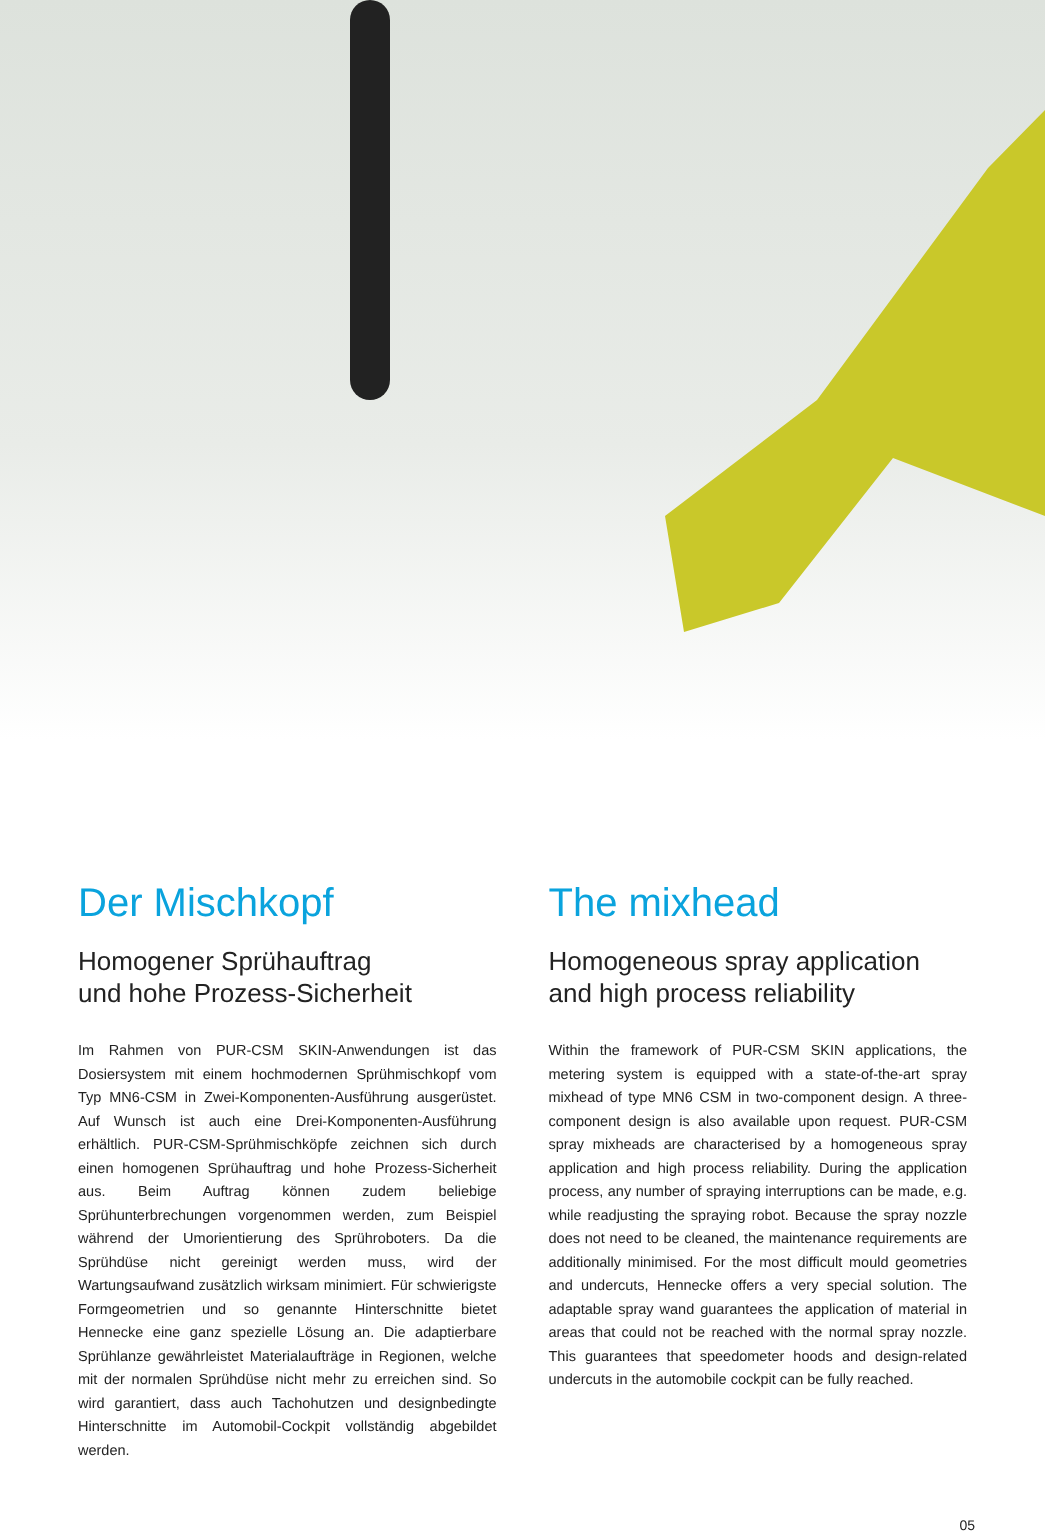Der Mischkopf
Homogener Sprühauftrag
und hohe Prozess-Sicherheit
Im Rahmen von PUR-CSM SKIN-Anwendungen ist das Dosiersystem mit einem hochmodernen Sprühmischkopf vom Typ MN6-CSM in Zwei-Komponenten-Ausführung ausgerüstet. Auf Wunsch ist auch eine Drei-Komponenten-Ausführung erhältlich. PUR-CSM-Sprühmischköpfe zeichnen sich durch einen homogenen Sprühauftrag und hohe Prozess-Sicherheit aus. Beim Auftrag können zudem beliebige Sprühunterbrechungen vorgenommen werden, zum Beispiel während der Umorientierung des Sprühroboters. Da die Sprühdüse nicht gereinigt werden muss, wird der Wartungsaufwand zusätzlich wirksam minimiert. Für schwierigste Formgeometrien und so genannte Hinterschnitte bietet Hennecke eine ganz spezielle Lösung an. Die adaptierbare Sprühlanze gewährleistet Materialaufträge in Regionen, welche mit der normalen Sprühdüse nicht mehr zu erreichen sind. So wird garantiert, dass auch Tachohutzen und designbedingte Hinterschnitte im Automobil-Cockpit vollständig abgebildet werden.
The mixhead
Homogeneous spray application
and high process reliability
Within the framework of PUR-CSM SKIN applications, the metering system is equipped with a state-of-the-art spray mixhead of type MN6 CSM in two-component design. A three-component design is also available upon request. PUR-CSM spray mixheads are characterised by a homogeneous spray application and high process reliability. During the application process, any number of spraying interruptions can be made, e.g. while readjusting the spraying robot. Because the spray nozzle does not need to be cleaned, the maintenance requirements are additionally minimised. For the most difficult mould geometries and undercuts, Hennecke offers a very special solution. The adaptable spray wand guarantees the application of material in areas that could not be reached with the normal spray nozzle. This guarantees that speedometer hoods and design-related undercuts in the automobile cockpit can be fully reached.
05